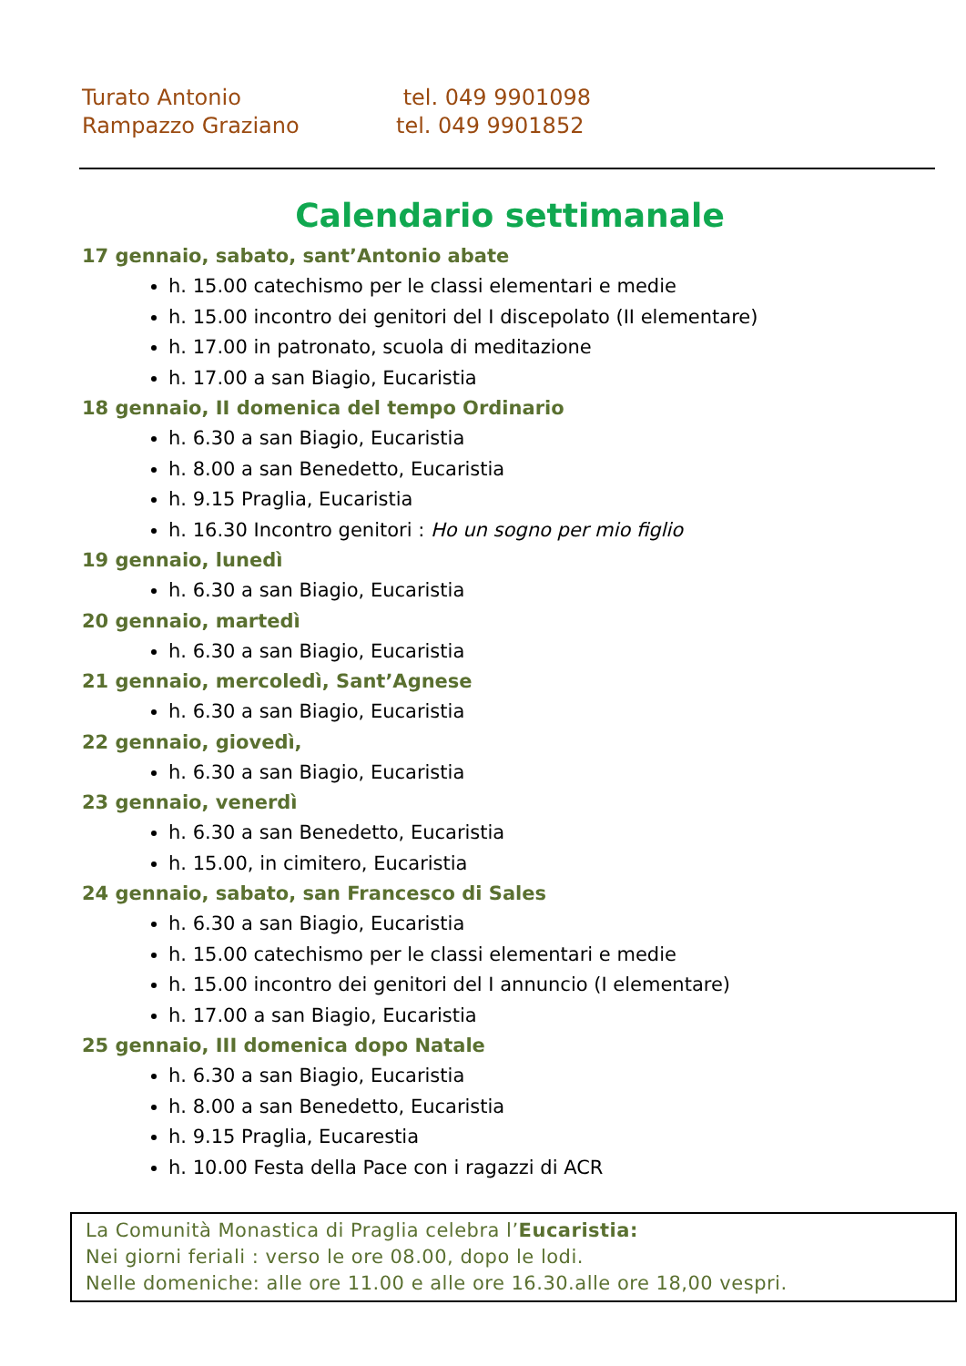Turato Antonio tel. 049 9901098
Rampazzo Graziano tel. 049 9901852
Calendario settimanale
17 gennaio, sabato, sant’Antonio abate
h. 15.00 catechismo per le classi elementari e medie
h. 15.00 incontro dei genitori del I discepolato (II elementare)
h. 17.00 in patronato, scuola di meditazione
h. 17.00 a san Biagio, Eucaristia
18 gennaio, II domenica del tempo Ordinario
h. 6.30 a san Biagio, Eucaristia
h. 8.00 a san Benedetto, Eucaristia
h. 9.15 Praglia, Eucaristia
h. 16.30 Incontro genitori : Ho un sogno per mio figlio
19 gennaio, lunedì
h. 6.30 a san Biagio, Eucaristia
20 gennaio, martedì
h. 6.30 a san Biagio, Eucaristia
21 gennaio, mercoledì, Sant’Agnese
h. 6.30 a san Biagio, Eucaristia
22 gennaio, giovedì,
h. 6.30 a san Biagio, Eucaristia
23 gennaio, venerdì
h. 6.30 a san Benedetto, Eucaristia
h. 15.00, in cimitero, Eucaristia
24 gennaio, sabato, san Francesco di Sales
h. 6.30 a san Biagio, Eucaristia
h. 15.00 catechismo per le classi elementari e medie
h. 15.00 incontro dei genitori del I annuncio (I elementare)
h. 17.00 a san Biagio, Eucaristia
25 gennaio, III domenica dopo Natale
h. 6.30 a san Biagio, Eucaristia
h. 8.00 a san Benedetto, Eucaristia
h. 9.15 Praglia, Eucarestia
h. 10.00 Festa della Pace con i ragazzi di ACR
La Comunità Monastica di Praglia celebra l’Eucaristia:
Nei giorni feriali : verso le ore 08.00, dopo le lodi.
Nelle domeniche: alle ore 11.00 e alle ore 16.30.alle ore 18,00 vespri.